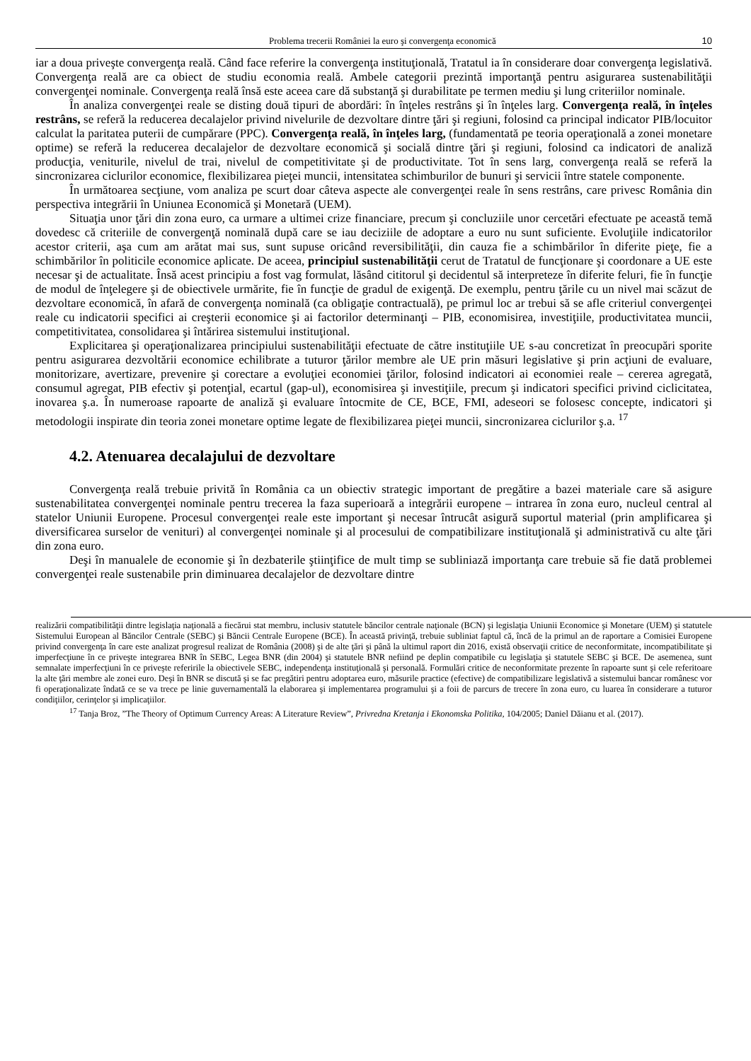Problema trecerii României la euro şi convergenţa economică 10
iar a doua priveşte convergenţa reală. Când face referire la convergenţa instituţională, Tratatul ia în considerare doar convergenţa legislativă. Convergenţa reală are ca obiect de studiu economia reală. Ambele categorii prezintă importanţă pentru asigurarea sustenabilităţii convergenţei nominale. Convergenţa reală însă este aceea care dă substanţă şi durabilitate pe termen mediu şi lung criteriilor nominale.
În analiza convergenţei reale se disting două tipuri de abordări: în înţeles restrâns şi în înţeles larg. Convergenţa reală, în înţeles restrâns, se referă la reducerea decalajelor privind nivelurile de dezvoltare dintre ţări şi regiuni, folosind ca principal indicator PIB/locuitor calculat la paritatea puterii de cumpărare (PPC). Convergenţa reală, în înţeles larg, (fundamentată pe teoria operaţională a zonei monetare optime) se referă la reducerea decalajelor de dezvoltare economică şi socială dintre ţări şi regiuni, folosind ca indicatori de analiză producţia, veniturile, nivelul de trai, nivelul de competitivitate şi de productivitate. Tot în sens larg, convergenţa reală se referă la sincronizarea ciclurilor economice, flexibilizarea pieţei muncii, intensitatea schimburilor de bunuri şi servicii între statele componente.
În următoarea secţiune, vom analiza pe scurt doar câteva aspecte ale convergenţei reale în sens restrâns, care privesc România din perspectiva integrării în Uniunea Economică şi Monetară (UEM).
Situaţia unor ţări din zona euro, ca urmare a ultimei crize financiare, precum şi concluziile unor cercetări efectuate pe această temă dovedesc că criteriile de convergenţă nominală după care se iau deciziile de adoptare a euro nu sunt suficiente. Evoluţiile indicatorilor acestor criterii, aşa cum am arătat mai sus, sunt supuse oricând reversibilităţii, din cauza fie a schimbărilor în diferite pieţe, fie a schimbărilor în politicile economice aplicate. De aceea, principiul sustenabilităţii cerut de Tratatul de funcţionare şi coordonare a UE este necesar şi de actualitate. Însă acest principiu a fost vag formulat, lăsând cititorul şi decidentul să interpreteze în diferite feluri, fie în funcţie de modul de înţelegere şi de obiectivele urmărite, fie în funcţie de gradul de exigenţă. De exemplu, pentru ţările cu un nivel mai scăzut de dezvoltare economică, în afară de convergenţa nominală (ca obligaţie contractuală), pe primul loc ar trebui să se afle criteriul convergenţei reale cu indicatorii specifici ai creşterii economice şi ai factorilor determinanţi – PIB, economisirea, investiţiile, productivitatea muncii, competitivitatea, consolidarea şi întărirea sistemului instituţional.
Explicitarea şi operaţionalizarea principiului sustenabilităţii efectuate de către instituţiile UE s-au concretizat în preocupări sporite pentru asigurarea dezvoltării economice echilibrate a tuturor ţărilor membre ale UE prin măsuri legislative şi prin acţiuni de evaluare, monitorizare, avertizare, prevenire şi corectare a evoluţiei economiei ţărilor, folosind indicatori ai economiei reale – cererea agregată, consumul agregat, PIB efectiv şi potenţial, ecartul (gap-ul), economisirea şi investiţiile, precum şi indicatori specifici privind ciclicitatea, inovarea ş.a. În numeroase rapoarte de analiză şi evaluare întocmite de CE, BCE, FMI, adeseori se folosesc concepte, indicatori şi metodologii inspirate din teoria zonei monetare optime legate de flexibilizarea pieţei muncii, sincronizarea ciclurilor ş.a. <sup>17</sup>
4.2. Atenuarea decalajului de dezvoltare
Convergenţa reală trebuie privită în România ca un obiectiv strategic important de pregătire a bazei materiale care să asigure sustenabilitatea convergenţei nominale pentru trecerea la faza superioară a integrării europene – intrarea în zona euro, nucleul central al statelor Uniunii Europene. Procesul convergenţei reale este important şi necesar întrucât asigură suportul material (prin amplificarea şi diversificarea surselor de venituri) al convergenţei nominale şi al procesului de compatibilizare instituţională şi administrativă cu alte ţări din zona euro.
Deşi în manualele de economie şi în dezbaterile ştiinţifice de mult timp se subliniază importanţa care trebuie să fie dată problemei convergenţei reale sustenabile prin diminuarea decalajelor de dezvoltare dintre
realizării compatibilităţii dintre legislaţia naţională a fiecărui stat membru, inclusiv statutele băncilor centrale naţionale (BCN) şi legislaţia Uniunii Economice şi Monetare (UEM) şi statutele Sistemului European al Băncilor Centrale (SEBC) şi Băncii Centrale Europene (BCE). În această privinţă, trebuie subliniat faptul că, încă de la primul an de raportare a Comisiei Europene privind convergenţa în care este analizat progresul realizat de România (2008) şi de alte ţări şi până la ultimul raport din 2016, există observaţii critice de neconformitate, incompatibilitate şi imperfecţiune în ce priveşte integrarea BNR în SEBC, Legea BNR (din 2004) şi statutele BNR nefiind pe deplin compatibile cu legislaţia şi statutele SEBC şi BCE. De asemenea, sunt semnalate imperfecţiuni în ce priveşte referirile la obiectivele SEBC, independenţa instituţională şi personală. Formulări critice de neconformitate prezente în rapoarte sunt şi cele referitoare la alte ţări membre ale zonei euro. Deşi în BNR se discută şi se fac pregătiri pentru adoptarea euro, măsurile practice (efective) de compatibilizare legislativă a sistemului bancar românesc vor fi operaţionalizate îndată ce se va trece pe linie guvernamentală la elaborarea şi implementarea programului şi a foii de parcurs de trecere în zona euro, cu luarea în considerare a tuturor condiţiilor, cerinţelor şi implicaţiilor.
<sup>17</sup> Tanja Broz, ”The Theory of Optimum Currency Areas: A Literature Review”, Privredna Kretanja i Ekonomska Politika, 104/2005; Daniel Dăianu et al. (2017).